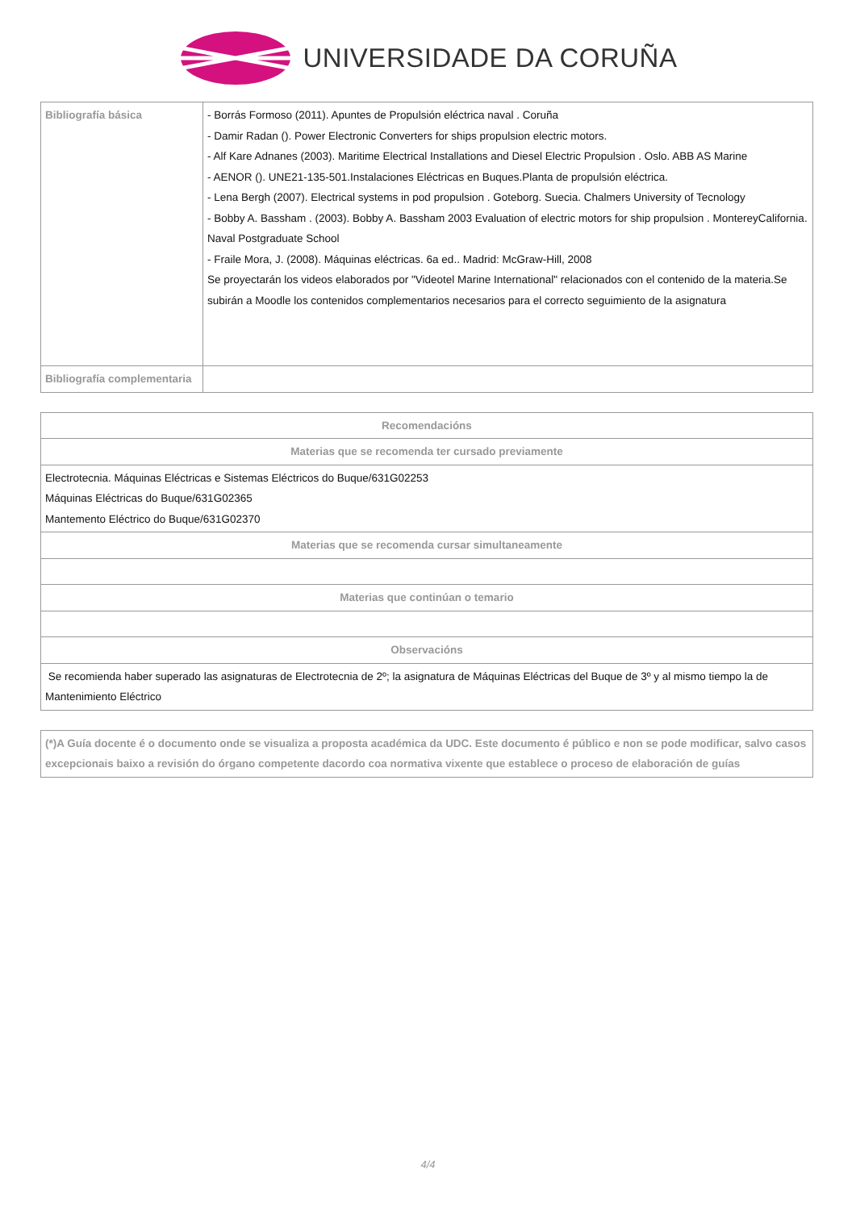UNIVERSIDADE DA CORUÑA
| Bibliografía básica | - Borrás Formoso (2011). Apuntes de Propulsión eléctrica naval . Coruña - Damir Radan (). Power Electronic Converters for ships propulsion electric motors. - Alf Kare Adnanes (2003). Maritime Electrical Installations and Diesel Electric Propulsion . Oslo. ABB AS Marine - AENOR (). UNE21-135-501.Instalaciones Eléctricas en Buques.Planta de propulsión eléctrica. - Lena Bergh (2007). Electrical systems in pod propulsion . Goteborg. Suecia. Chalmers University of Tecnology - Bobby A. Bassham . (2003). Bobby A. Bassham 2003 Evaluation of electric motors for ship propulsion . MontereyCalifornia. Naval Postgraduate School - Fraile Mora, J. (2008). Máquinas eléctricas. 6a ed.. Madrid: McGraw-Hill, 2008 Se proyectarán los videos elaborados por "Videotel Marine International" relacionados con el contenido de la materia.Se subirán a Moodle los contenidos complementarios necesarios para el correcto seguimiento de la asignatura |
| Bibliografía complementaria | |
| Recomendacións |
| --- |
| Materias que se recomenda ter cursado previamente |
| Electrotecnia. Máquinas Eléctricas e Sistemas Eléctricos do Buque/631G02253 Máquinas Eléctricas do Buque/631G02365 Mantemento Eléctrico do Buque/631G02370 |
| Materias que se recomenda cursar simultaneamente |
| Materias que continúan o temario |
| Observacións |
| Se recomienda haber superado las asignaturas de Electrotecnia de 2º; la asignatura de Máquinas Eléctricas del Buque de 3º y al mismo tiempo la de Mantenimiento Eléctrico |
| (*)A Guía docente é o documento onde se visualiza a proposta académica da UDC. Este documento é público e non se pode modificar, salvo casos excepcionais baixo a revisión do órgano competente dacordo coa normativa vixente que establece o proceso de elaboración de guías |
4/4